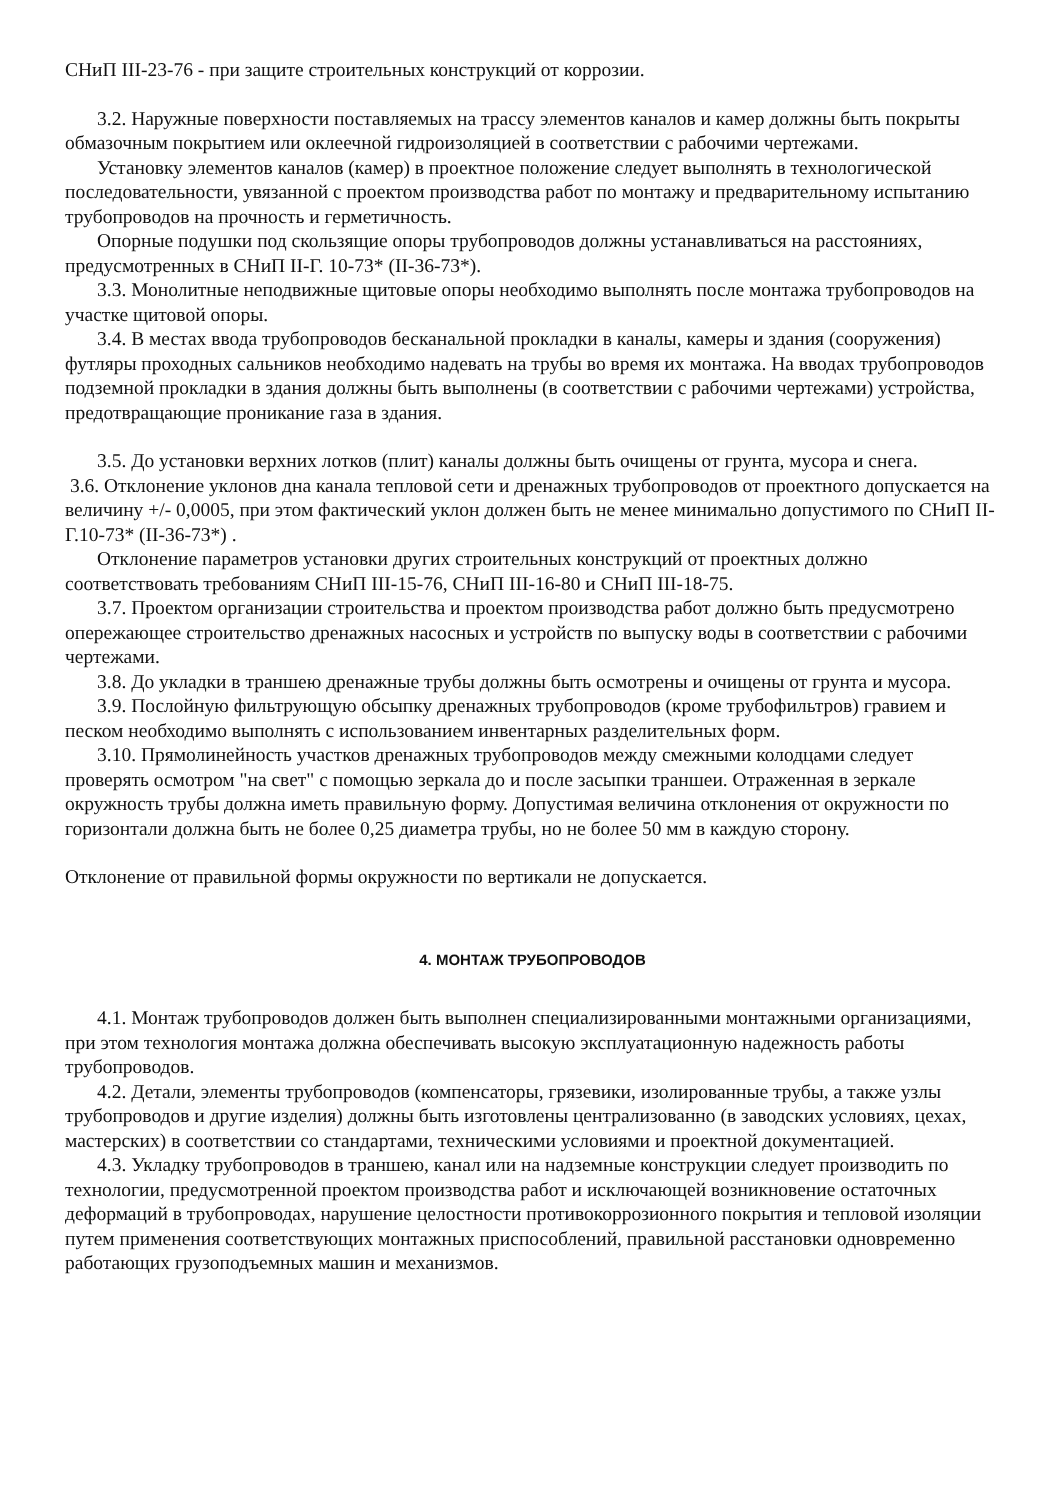СНиП III-23-76 - при защите строительных конструкций от коррозии.
3.2. Наружные поверхности поставляемых на трассу элементов каналов и камер должны быть покрыты обмазочным покрытием или оклеечной гидроизоляцией в соответствии с рабочими чертежами.
Установку элементов каналов (камер) в проектное положение следует выполнять в технологической последовательности, увязанной с проектом производства работ по монтажу и предварительному испытанию трубопроводов на прочность и герметичность.
Опорные подушки под скользящие опоры трубопроводов должны устанавливаться на расстояниях, предусмотренных в СНиП II-Г. 10-73* (II-36-73*).
3.3. Монолитные неподвижные щитовые опоры необходимо выполнять после монтажа трубопроводов на участке щитовой опоры.
3.4. В местах ввода трубопроводов бесканальной прокладки в каналы, камеры и здания (сооружения) футляры проходных сальников необходимо надевать на трубы во время их монтажа. На вводах трубопроводов подземной прокладки в здания должны быть выполнены (в соответствии с рабочими чертежами) устройства, предотвращающие проникание газа в здания.
3.5. До установки верхних лотков (плит) каналы должны быть очищены от грунта, мусора и снега.
3.6. Отклонение уклонов дна канала тепловой сети и дренажных трубопроводов от проектного допускается на величину +/- 0,0005, при этом фактический уклон должен быть не менее минимально допустимого по СНиП II-Г.10-73* (II-36-73*) .
Отклонение параметров установки других строительных конструкций от проектных должно соответствовать требованиям СНиП III-15-76, СНиП III-16-80 и СНиП III-18-75.
3.7. Проектом организации строительства и проектом производства работ должно быть предусмотрено опережающее строительство дренажных насосных и устройств по выпуску воды в соответствии с рабочими чертежами.
3.8. До укладки в траншею дренажные трубы должны быть осмотрены и очищены от грунта и мусора.
3.9. Послойную фильтрующую обсыпку дренажных трубопроводов (кроме трубофильтров) гравием и песком необходимо выполнять с использованием инвентарных разделительных форм.
3.10. Прямолинейность участков дренажных трубопроводов между смежными колодцами следует проверять осмотром "на свет" с помощью зеркала до и после засыпки траншеи. Отраженная в зеркале окружность трубы должна иметь правильную форму. Допустимая величина отклонения от окружности по горизонтали должна быть не более 0,25 диаметра трубы, но не более 50 мм в каждую сторону.
Отклонение от правильной формы окружности по вертикали не допускается.
4. МОНТАЖ ТРУБОПРОВОДОВ
4.1. Монтаж трубопроводов должен быть выполнен специализированными монтажными организациями, при этом технология монтажа должна обеспечивать высокую эксплуатационную надежность работы трубопроводов.
4.2. Детали, элементы трубопроводов (компенсаторы, грязевики, изолированные трубы, а также узлы трубопроводов и другие изделия) должны быть изготовлены централизованно (в заводских условиях, цехах, мастерских) в соответствии со стандартами, техническими условиями и проектной документацией.
4.3. Укладку трубопроводов в траншею, канал или на надземные конструкции следует производить по технологии, предусмотренной проектом производства работ и исключающей возникновение остаточных деформаций в трубопроводах, нарушение целостности противокоррозионного покрытия и тепловой изоляции путем применения соответствующих монтажных приспособлений, правильной расстановки одновременно работающих грузоподъемных машин и механизмов.